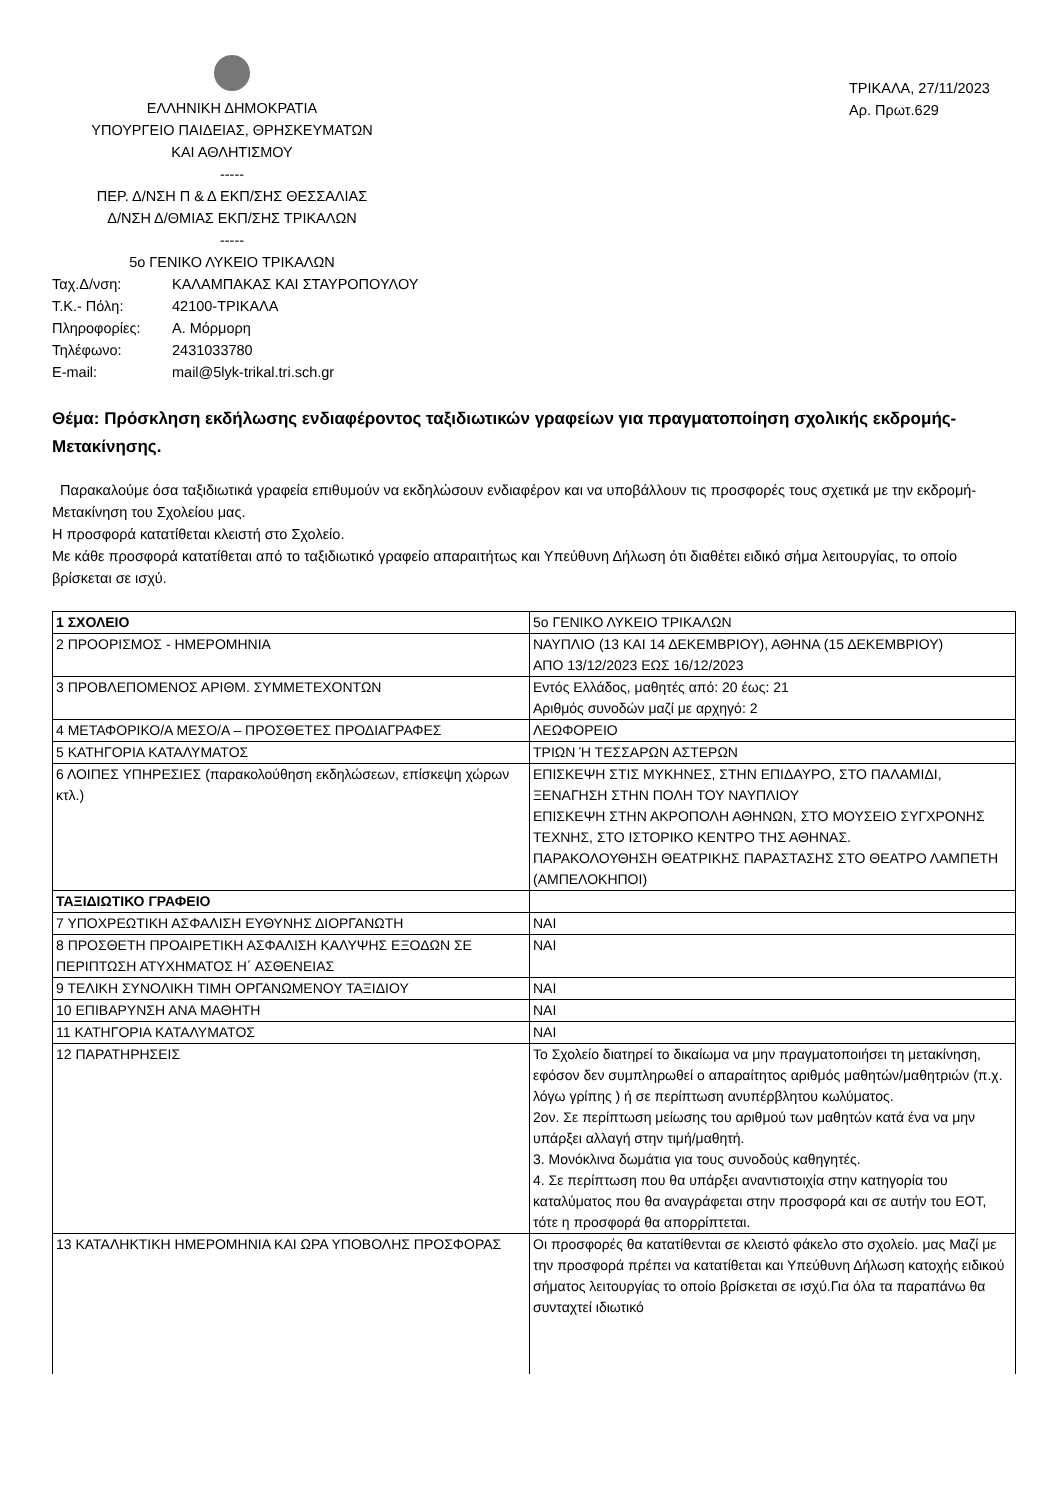ΕΛΛΗΝΙΚΗ ΔΗΜΟΚΡΑΤΙΑ
ΥΠΟΥΡΓΕΙΟ ΠΑΙΔΕΙΑΣ, ΘΡΗΣΚΕΥΜΑΤΩΝ
ΚΑΙ ΑΘΛΗΤΙΣΜΟΥ
-----
ΠΕΡ. Δ/ΝΣΗ Π & Δ ΕΚΠ/ΣΗΣ ΘΕΣΣΑΛΙΑΣ
Δ/ΝΣΗ Δ/ΘΜΙΑΣ ΕΚΠ/ΣΗΣ ΤΡΙΚΑΛΩΝ
-----
5ο ΓΕΝΙΚΟ ΛΥΚΕΙΟ ΤΡΙΚΑΛΩΝ
ΤΡΙΚΑΛΑ, 27/11/2023
Αρ. Πρωτ.629
Ταχ.Δ/νση: ΚΑΛΑΜΠΑΚΑΣ ΚΑΙ ΣΤΑΥΡΟΠΟΥΛΟΥ Τ.Κ.- Πόλη: 42100-ΤΡΙΚΑΛΑ Πληροφορίες: Α. Μόρμορη Τηλέφωνο: 2431033780 E-mail: mail@5lyk-trikal.tri.sch.gr
Θέμα: Πρόσκληση εκδήλωσης ενδιαφέροντος ταξιδιωτικών γραφείων για πραγματοποίηση σχολικής εκδρομής- Μετακίνησης.
Παρακαλούμε όσα ταξιδιωτικά γραφεία επιθυμούν να εκδηλώσουν ενδιαφέρον και να υποβάλλουν τις προσφορές τους σχετικά με την εκδρομή-Μετακίνηση του Σχολείου μας.
Η προσφορά κατατίθεται κλειστή στο Σχολείο.
Με κάθε προσφορά κατατίθεται από το ταξιδιωτικό γραφείο απαραιτήτως και Υπεύθυνη Δήλωση ότι διαθέτει ειδικό σήμα λειτουργίας, το οποίο βρίσκεται σε ισχύ.
| 1 ΣΧΟΛΕΙΟ | 5ο ΓΕΝΙΚΟ ΛΥΚΕΙΟ ΤΡΙΚΑΛΩΝ |
| 2 ΠΡΟΟΡΙΣΜΟΣ - ΗΜΕΡΟΜΗΝΙΑ | ΝΑΥΠΛΙΟ (13 ΚΑΙ 14 ΔΕΚΕΜΒΡΙΟΥ), ΑΘΗΝΑ (15 ΔΕΚΕΜΒΡΙΟΥ) ΑΠΟ 13/12/2023 ΕΩΣ 16/12/2023 |
| 3 ΠΡΟΒΛΕΠΟΜΕΝΟΣ ΑΡΙΘΜ. ΣΥΜΜΕΤΕΧΟΝΤΩΝ | Εντός Ελλάδος, μαθητές από: 20 έως: 21 Αριθμός συνοδών μαζί με αρχηγό: 2 |
| 4 ΜΕΤΑΦΟΡΙΚΟ/Α ΜΕΣΟ/Α – ΠΡΟΣΘΕΤΕΣ ΠΡΟΔΙΑΓΡΑΦΕΣ | ΛΕΩΦΟΡΕΙΟ |
| 5 ΚΑΤΗΓΟΡΙΑ ΚΑΤΑΛΥΜΑΤΟΣ | ΤΡΙΩΝ Ή ΤΕΣΣΑΡΩΝ ΑΣΤΕΡΩΝ |
| 6 ΛΟΙΠΕΣ ΥΠΗΡΕΣΙΕΣ (παρακολούθηση εκδηλώσεων, επίσκεψη χώρων κτλ.) | ΕΠΙΣΚΕΨΗ ΣΤΙΣ ΜΥΚΗΝΕΣ, ΣΤΗΝ ΕΠΙΔΑΥΡΟ, ΣΤΟ ΠΑΛΑΜΙΔΙ, ΞΕΝΑΓΗΣΗ ΣΤΗΝ ΠΟΛΗ ΤΟΥ ΝΑΥΠΛΙΟΥ ΕΠΙΣΚΕΨΗ ΣΤΗΝ ΑΚΡΟΠΟΛΗ ΑΘΗΝΩΝ, ΣΤΟ ΜΟΥΣΕΙΟ ΣΥΓΧΡΟΝΗΣ ΤΕΧΝΗΣ, ΣΤΟ ΙΣΤΟΡΙΚΟ ΚΕΝΤΡΟ ΤΗΣ ΑΘΗΝΑΣ. ΠΑΡΑΚΟΛΟΥΘΗΣΗ ΘΕΑΤΡΙΚΗΣ ΠΑΡΑΣΤΑΣΗΣ ΣΤΟ ΘΕΑΤΡΟ ΛΑΜΠΕΤΗ (ΑΜΠΕΛΟΚΗΠΟΙ) |
| ΤΑΞΙΔΙΩΤΙΚΟ ΓΡΑΦΕΙΟ | |
| 7 ΥΠΟΧΡΕΩΤΙΚΗ ΑΣΦΑΛΙΣΗ ΕΥΘΥΝΗΣ ΔΙΟΡΓΑΝΩΤΗ | ΝΑΙ |
| 8 ΠΡΟΣΘΕΤΗ ΠΡΟΑΙΡΕΤΙΚΗ ΑΣΦΑΛΙΣΗ ΚΑΛΥΨΗΣ ΕΞΟΔΩΝ ΣΕ ΠΕΡΙΠΤΩΣΗ ΑΤΥΧΗΜΑΤΟΣ Η΄ ΑΣΘΕΝΕΙΑΣ | ΝΑΙ |
| 9 ΤΕΛΙΚΗ ΣΥΝΟΛΙΚΗ ΤΙΜΗ ΟΡΓΑΝΩΜΕΝΟΥ ΤΑΞΙΔΙΟΥ | ΝΑΙ |
| 10 ΕΠΙΒΑΡΥΝΣΗ ΑΝΑ ΜΑΘΗΤΗ | ΝΑΙ |
| 11 ΚΑΤΗΓΟΡΙΑ ΚΑΤΑΛΥΜΑΤΟΣ | ΝΑΙ |
| 12 ΠΑΡΑΤΗΡΗΣΕΙΣ | Το Σχολείο διατηρεί το δικαίωμα να μην πραγματοποιήσει τη μετακίνηση, εφόσον δεν συμπληρωθεί ο απαραίτητος αριθμός μαθητών/μαθητριών (π.χ. λόγω γρίπης ) ή σε περίπτωση ανυπέρβλητου κωλύματος. 2ον. Σε περίπτωση μείωσης του αριθμού των μαθητών κατά ένα να μην υπάρξει αλλαγή στην τιμή/μαθητή. 3. Μονόκλινα δωμάτια για τους συνοδούς καθηγητές. 4. Σε περίπτωση που θα υπάρξει αναντιστοιχία στην κατηγορία του καταλύματος που θα αναγράφεται στην προσφορά και σε αυτήν του ΕΟΤ, τότε η προσφορά θα απορρίπτεται. |
| 13 ΚΑΤΑΛΗΚΤΙΚΗ ΗΜΕΡΟΜΗΝΙΑ ΚΑΙ ΩΡΑ ΥΠΟΒΟΛΗΣ ΠΡΟΣΦΟΡΑΣ | Οι προσφορές θα κατατίθενται σε κλειστό φάκελο στο σχολείο. μας Μαζί με την προσφορά πρέπει να κατατίθεται και Υπεύθυνη Δήλωση κατοχής ειδικού σήματος λειτουργίας το οποίο βρίσκεται σε ισχύ.Για όλα τα παραπάνω θα συνταχτεί ιδιωτικό |